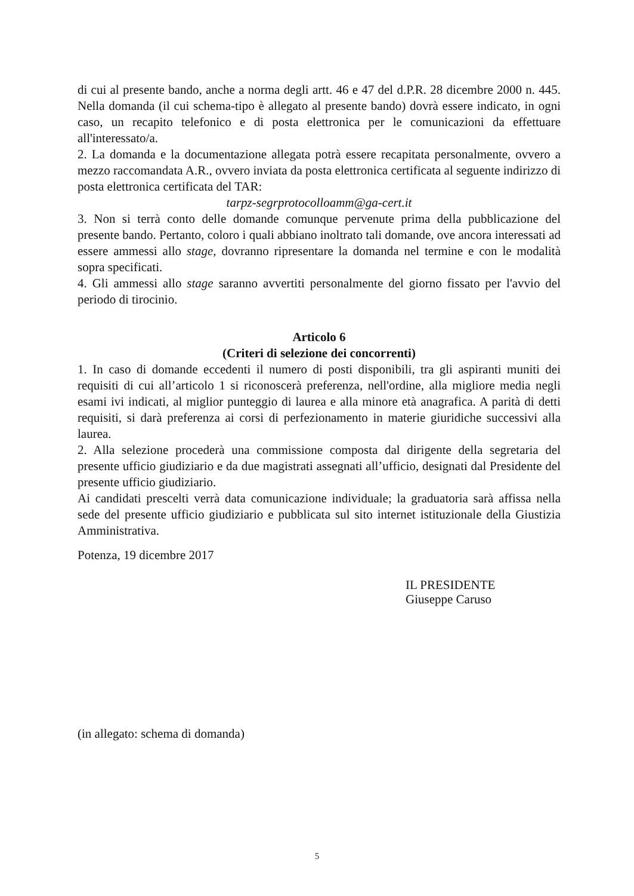di cui al presente bando, anche a norma degli artt. 46 e 47 del d.P.R. 28 dicembre 2000 n. 445. Nella domanda (il cui schema-tipo è allegato al presente bando) dovrà essere indicato, in ogni caso, un recapito telefonico e di posta elettronica per le comunicazioni da effettuare all'interessato/a.
2. La domanda e la documentazione allegata potrà essere recapitata personalmente, ovvero a mezzo raccomandata A.R., ovvero inviata da posta elettronica certificata al seguente indirizzo di posta elettronica certificata del TAR:
tarpz-segrprotocolloamm@ga-cert.it
3. Non si terrà conto delle domande comunque pervenute prima della pubblicazione del presente bando. Pertanto, coloro i quali abbiano inoltrato tali domande, ove ancora interessati ad essere ammessi allo stage, dovranno ripresentare la domanda nel termine e con le modalità sopra specificati.
4. Gli ammessi allo stage saranno avvertiti personalmente del giorno fissato per l'avvio del periodo di tirocinio.
Articolo 6
(Criteri di selezione dei concorrenti)
1. In caso di domande eccedenti il numero di posti disponibili, tra gli aspiranti muniti dei requisiti di cui all’articolo 1 si riconoscerà preferenza, nell'ordine, alla migliore media negli esami ivi indicati, al miglior punteggio di laurea e alla minore età anagrafica. A parità di detti requisiti, si darà preferenza ai corsi di perfezionamento in materie giuridiche successivi alla laurea.
2. Alla selezione procederà una commissione composta dal dirigente della segretaria del presente ufficio giudiziario e da due magistrati assegnati all’ufficio, designati dal Presidente del presente ufficio giudiziario.
Ai candidati prescelti verrà data comunicazione individuale; la graduatoria sarà affissa nella sede del presente ufficio giudiziario e pubblicata sul sito internet istituzionale della Giustizia Amministrativa.
Potenza, 19 dicembre 2017
IL PRESIDENTE
Giuseppe Caruso
(in allegato: schema di domanda)
5